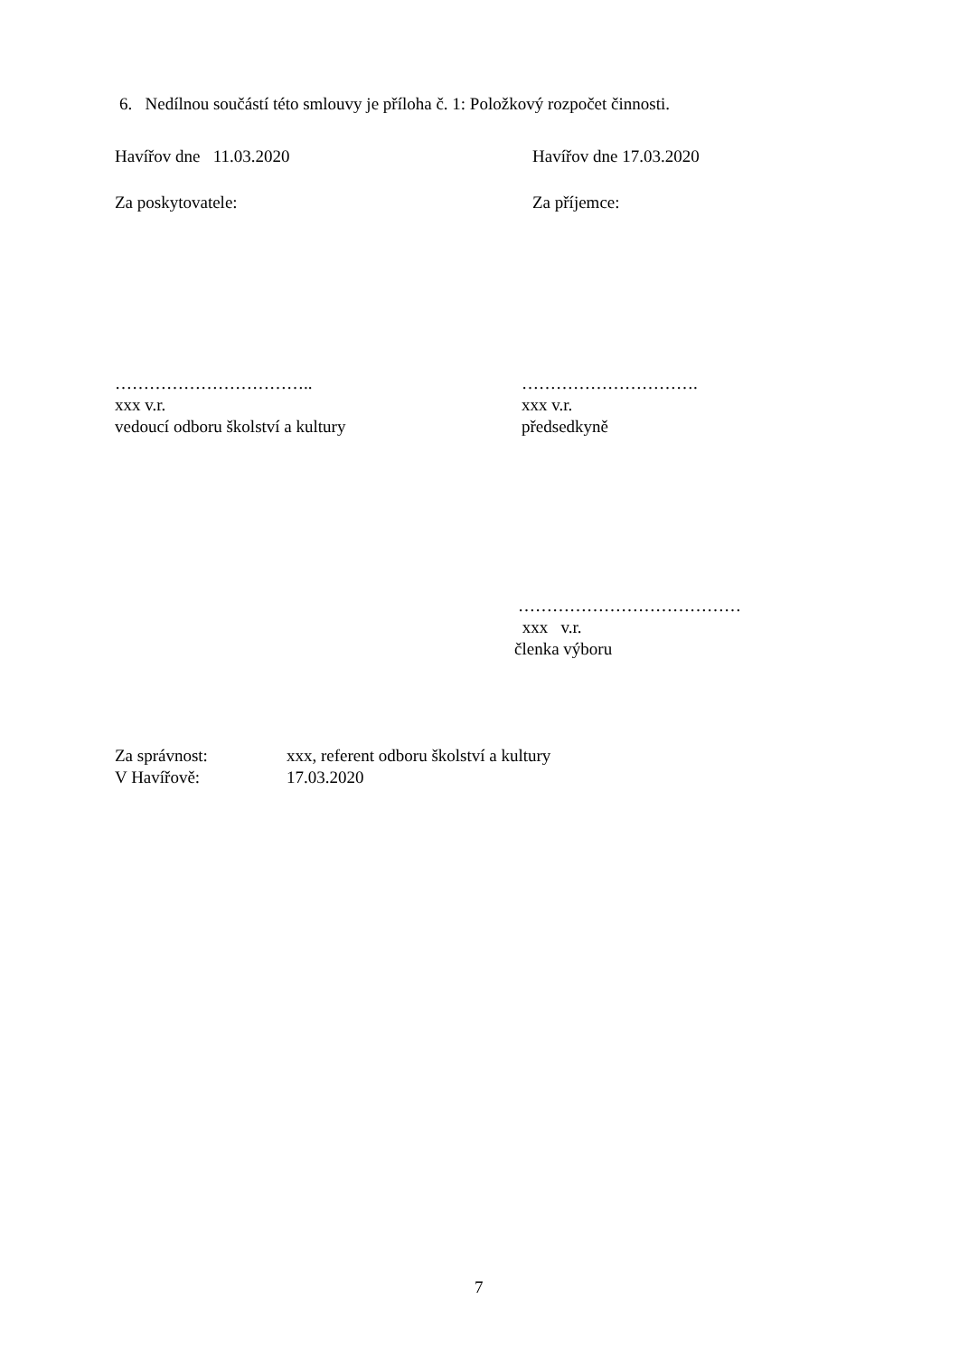6. Nedílnou součástí této smlouvy je příloha č. 1: Položkový rozpočet činnosti.
Havířov dne 11.03.2020 Havířov dne 17.03.2020
Za poskytovatele: Za příjemce:
……………………………..
xxx v.r.
vedoucí odboru školství a kultury
………………………….
xxx v.r.
předsedkyně
…………………………………
xxx v.r.
členka výboru
Za správnost:
V Havířově:
xxx, referent odboru školství a kultury
17.03.2020
7